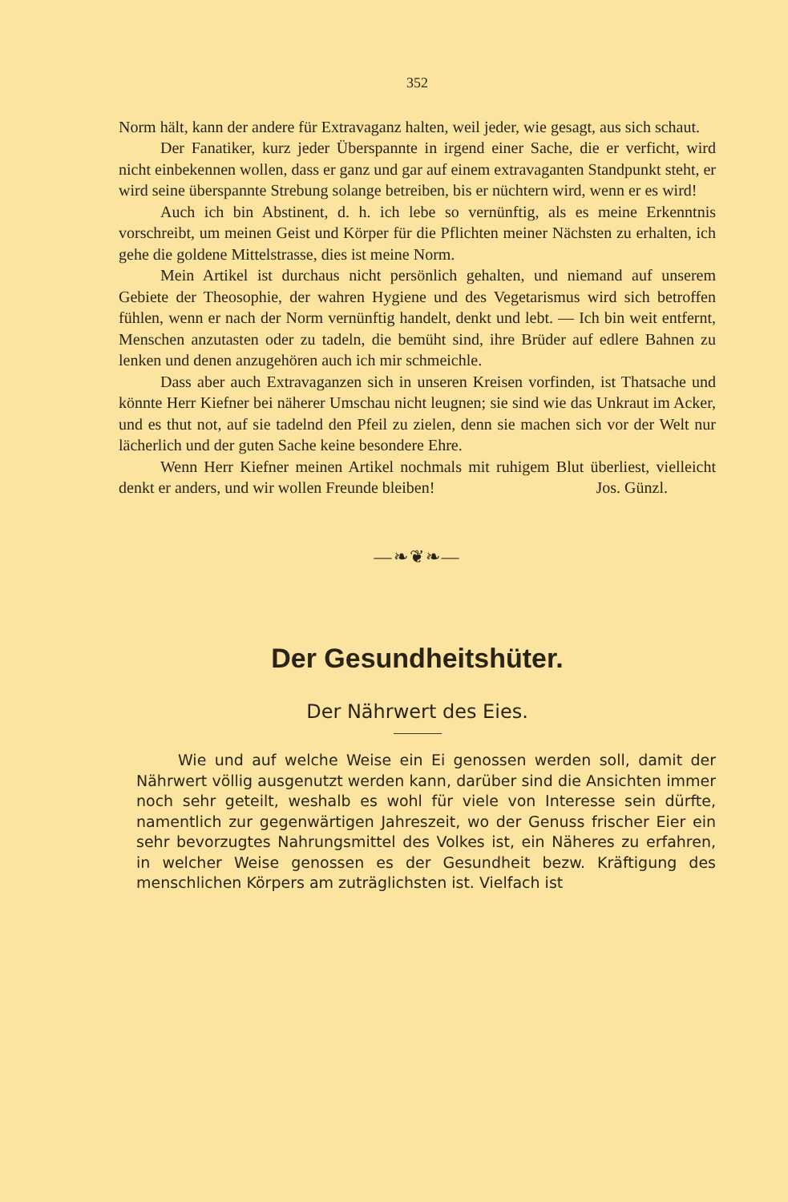352
Norm hält, kann der andere für Extravaganz halten, weil jeder, wie gesagt, aus sich schaut.
Der Fanatiker, kurz jeder Überspannte in irgend einer Sache, die er verficht, wird nicht einbekennen wollen, dass er ganz und gar auf einem extravaganten Standpunkt steht, er wird seine überspannte Strebung solange betreiben, bis er nüchtern wird, wenn er es wird!
Auch ich bin Abstinent, d. h. ich lebe so vernünftig, als es meine Erkenntnis vorschreibt, um meinen Geist und Körper für die Pflichten meiner Nächsten zu erhalten, ich gehe die goldene Mittelstrasse, dies ist meine Norm.
Mein Artikel ist durchaus nicht persönlich gehalten, und niemand auf unserem Gebiete der Theosophie, der wahren Hygiene und des Vegetarismus wird sich betroffen fühlen, wenn er nach der Norm vernünftig handelt, denkt und lebt. — Ich bin weit entfernt, Menschen anzutasten oder zu tadeln, die bemüht sind, ihre Brüder auf edlere Bahnen zu lenken und denen anzugehören auch ich mir schmeichle.
Dass aber auch Extravaganzen sich in unseren Kreisen vorfinden, ist Thatsache und könnte Herr Kiefner bei näherer Umschau nicht leugnen; sie sind wie das Unkraut im Acker, und es thut not, auf sie tadelnd den Pfeil zu zielen, denn sie machen sich vor der Welt nur lächerlich und der guten Sache keine besondere Ehre.
Wenn Herr Kiefner meinen Artikel nochmals mit ruhigem Blut überliest, vielleicht denkt er anders, und wir wollen Freunde bleiben! Jos. Günzl.
—❧❦❧—
Der Gesundheitshüter.
Der Nährwert des Eies.
Wie und auf welche Weise ein Ei genossen werden soll, damit der Nährwert völlig ausgenutzt werden kann, darüber sind die Ansichten immer noch sehr geteilt, weshalb es wohl für viele von Interesse sein dürfte, namentlich zur gegenwärtigen Jahreszeit, wo der Genuss frischer Eier ein sehr bevorzugtes Nahrungsmittel des Volkes ist, ein Näheres zu erfahren, in welcher Weise genossen es der Gesundheit bezw. Kräftigung des menschlichen Körpers am zuträglichsten ist. Vielfach ist